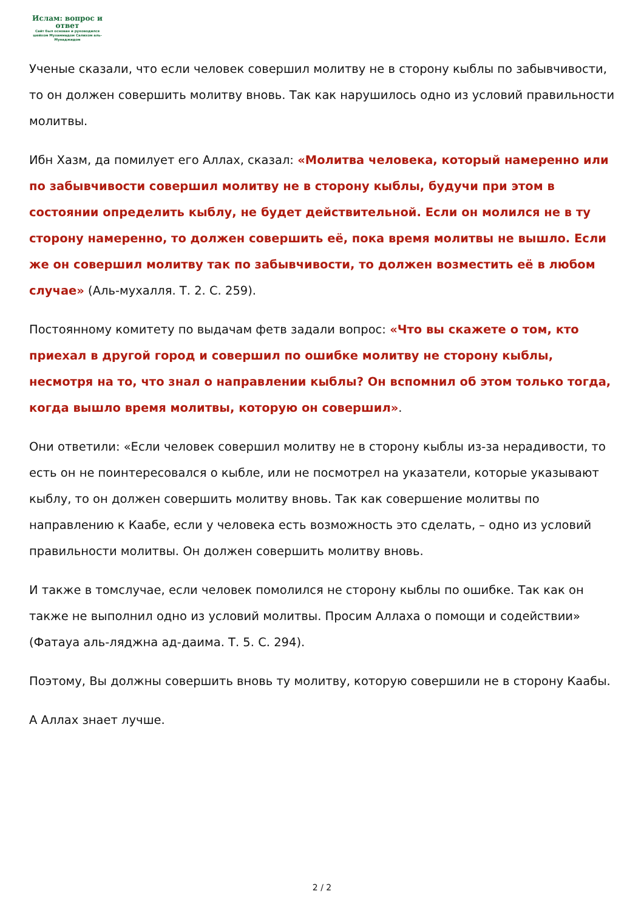Ислам: вопрос и ответ
Сайт был основан и руководился шейхом Мухаммадом Салихом аль-Мунаджидом
Ученые сказали, что если человек совершил молитву не в сторону кыблы по забывчивости, то он должен совершить молитву вновь. Так как нарушилось одно из условий правильности молитвы.
Ибн Хазм, да помилует его Аллах, сказал: «Молитва человека, который намеренно или по забывчивости совершил молитву не в сторону кыблы, будучи при этом в состоянии определить кыблу, не будет действительной. Если он молился не в ту сторону намеренно, то должен совершить её, пока время молитвы не вышло. Если же он совершил молитву так по забывчивости, то должен возместить её в любом случае» (Аль-мухалля. Т. 2. С. 259).
Постоянному комитету по выдачам фетв задали вопрос: «Что вы скажете о том, кто приехал в другой город и совершил по ошибке молитву не сторону кыблы, несмотря на то, что знал о направлении кыблы? Он вспомнил об этом только тогда, когда вышло время молитвы, которую он совершил».
Они ответили: «Если человек совершил молитву не в сторону кыблы из-за нерадивости, то есть он не поинтересовался о кыбле, или не посмотрел на указатели, которые указывают кыблу, то он должен совершить молитву вновь. Так как совершение молитвы по направлению к Каабе, если у человека есть возможность это сделать, – одно из условий правильности молитвы. Он должен совершить молитву вновь.
И также в томслучае, если человек помолился не сторону кыблы по ошибке. Так как он также не выполнил одно из условий молитвы. Просим Аллаха о помощи и содействии» (Фатауа аль-ляджна ад-даима. Т. 5. С. 294).
Поэтому, Вы должны совершить вновь ту молитву, которую совершили не в сторону Каабы.
А Аллах знает лучше.
2 / 2